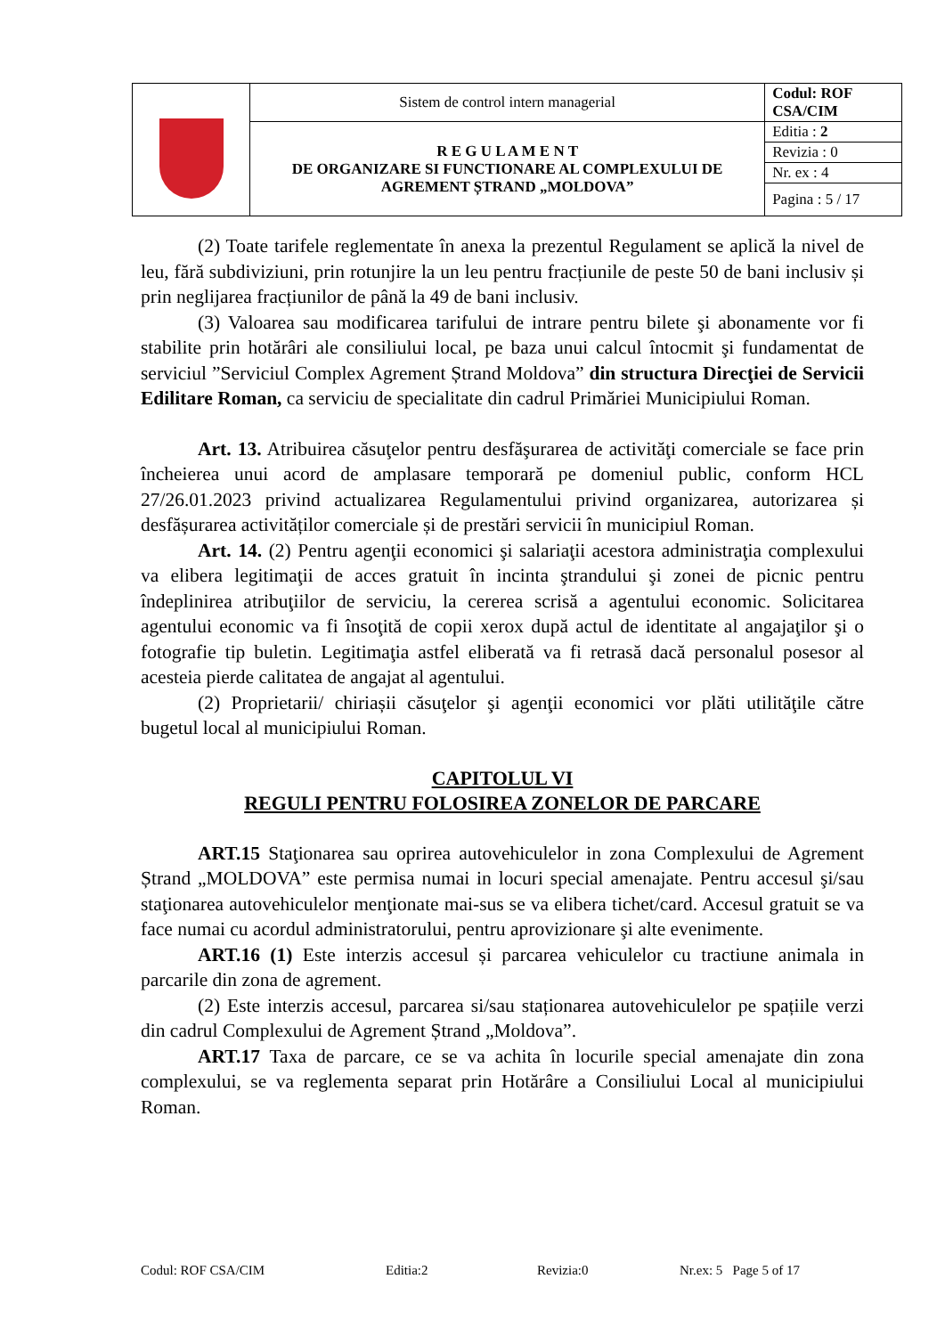| | Sistem de control intern managerial | Codul: ROF CSA/CIM |
| | R E G U L A M E N T DE ORGANIZARE SI FUNCTIONARE AL COMPLEXULUI DE AGREMENT ȘTRAND „MOLDOVA” | Editia : 2 |
| | | Revizia : 0 |
| | | Nr. ex : 4 |
| | | Pagina : 5 / 17 |
(2) Toate tarifele reglementate în anexa la prezentul Regulament se aplică la nivel de leu, fără subdiviziuni, prin rotunjire la un leu pentru fracțiunile de peste 50 de bani inclusiv și prin neglijarea fracțiunilor de până la 49 de bani inclusiv.
(3) Valoarea sau modificarea tarifului de intrare pentru bilete şi abonamente vor fi stabilite prin hotărâri ale consiliului local, pe baza unui calcul întocmit şi fundamentat de serviciul ”Serviciul Complex Agrement Ștrand Moldova” din structura Direcţiei de Servicii Edilitare Roman, ca serviciu de specialitate din cadrul Primăriei Municipiului Roman.
Art. 13. Atribuirea căsuţelor pentru desfăşurarea de activităţi comerciale se face prin încheierea unui acord de amplasare temporară pe domeniul public, conform HCL 27/26.01.2023 privind actualizarea Regulamentului privind organizarea, autorizarea și desfășurarea activităților comerciale și de prestări servicii în municipiul Roman.
Art. 14. (2) Pentru agenţii economici şi salariaţii acestora administraţia complexului va elibera legitimaţii de acces gratuit în incinta ştrandului şi zonei de picnic pentru îndeplinirea atribuţiilor de serviciu, la cererea scrisă a agentului economic. Solicitarea agentului economic va fi însoţită de copii xerox după actul de identitate al angajaţilor şi o fotografie tip buletin. Legitimaţia astfel eliberată va fi retrasă dacă personalul posesor al acesteia pierde calitatea de angajat al agentului.
(2) Proprietarii/ chiriașii căsuţelor şi agenţii economici vor plăti utilităţile către bugetul local al municipiului Roman.
CAPITOLUL VI
REGULI PENTRU FOLOSIREA ZONELOR DE PARCARE
ART.15 Staţionarea sau oprirea autovehiculelor in zona Complexului de Agrement Ștrand „MOLDOVA” este permisa numai in locuri special amenajate. Pentru accesul şi/sau staţionarea autovehiculelor menţionate mai-sus se va elibera tichet/card. Accesul gratuit se va face numai cu acordul administratorului, pentru aprovizionare şi alte evenimente.
ART.16 (1) Este interzis accesul și parcarea vehiculelor cu tractiune animala in parcarile din zona de agrement.
(2) Este interzis accesul, parcarea si/sau staționarea autovehiculelor pe spațiile verzi din cadrul Complexului de Agrement Ștrand „Moldova”.
ART.17 Taxa de parcare, ce se va achita în locurile special amenajate din zona complexului, se va reglementa separat prin Hotărâre a Consiliului Local al municipiului Roman.
Codul: ROF CSA/CIM Editia:2 Revizia:0 Nr.ex: 5 Page 5 of 17